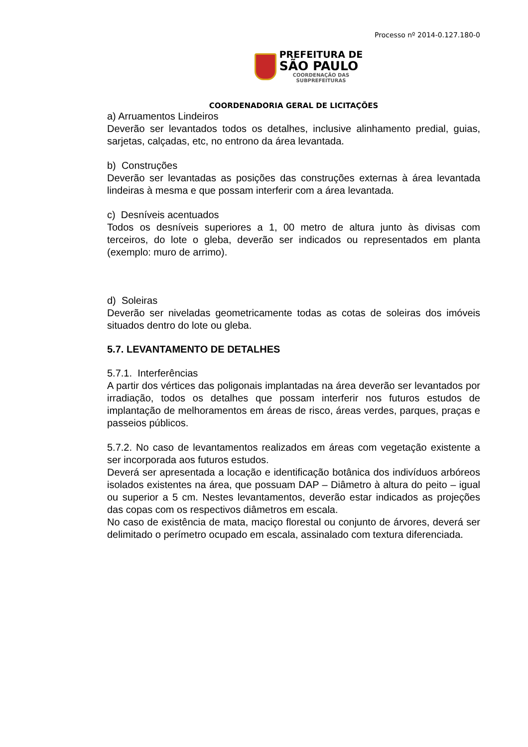Processo nº 2014-0.127.180-0
PREFEITURA DE
SÃO PAULO
COORDENAÇÃO DAS
SUBPREFEITURAS
COORDENADORIA GERAL DE LICITAÇÕES
a) Arruamentos Lindeiros
Deverão ser levantados todos os detalhes, inclusive alinhamento predial, guias, sarjetas, calçadas, etc, no entrono da área levantada.
b) Construções
Deverão ser levantadas as posições das construções externas à área levantada lindeiras à mesma e que possam interferir com a área levantada.
c) Desníveis acentuados
Todos os desníveis superiores a 1, 00 metro de altura junto às divisas com terceiros, do lote o gleba, deverão ser indicados ou representados em planta (exemplo: muro de arrimo).
d) Soleiras
Deverão ser niveladas geometricamente todas as cotas de soleiras dos imóveis situados dentro do lote ou gleba.
5.7. LEVANTAMENTO DE DETALHES
5.7.1. Interferências
A partir dos vértices das poligonais implantadas na área deverão ser levantados por irradiação, todos os detalhes que possam interferir nos futuros estudos de implantação de melhoramentos em áreas de risco, áreas verdes, parques, praças e passeios públicos.
5.7.2. No caso de levantamentos realizados em áreas com vegetação existente a ser incorporada aos futuros estudos.
Deverá ser apresentada a locação e identificação botânica dos indivíduos arbóreos isolados existentes na área, que possuam DAP – Diâmetro à altura do peito – igual ou superior a 5 cm. Nestes levantamentos, deverão estar indicados as projeções das copas com os respectivos diâmetros em escala.
No caso de existência de mata, maciço florestal ou conjunto de árvores, deverá ser delimitado o perímetro ocupado em escala, assinalado com textura diferenciada.